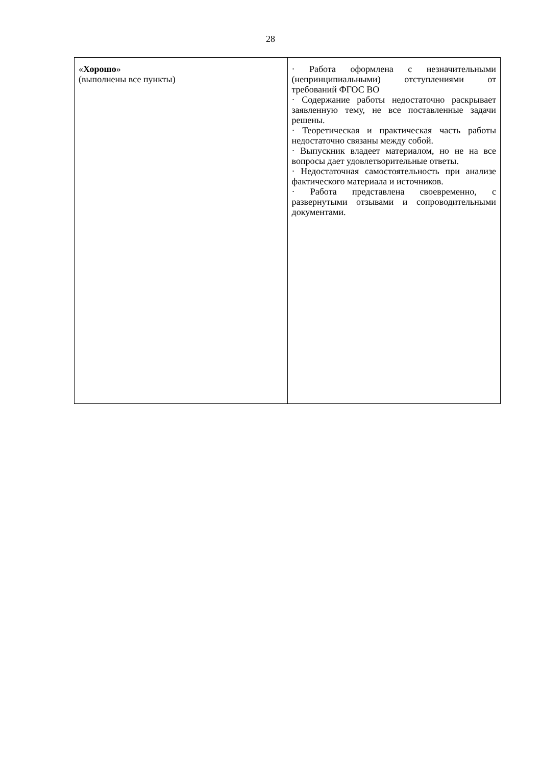28
| « Хорошо » (выполнены все пункты) | · Работа оформлена с незначительными (непринципиальными) отступлениями от требований ФГОС ВО · Содержание работы недостаточно раскрывает заявленную тему, не все поставленные задачи решены. · Теоретическая и практическая часть работы недостаточно связаны между собой. · Выпускник владеет материалом, но не на все вопросы дает удовлетворительные ответы. · Недостаточная самостоятельность при анализе фактического материала и источников. · Работа представлена своевременно, с развернутыми отзывами и сопроводительными документами. |